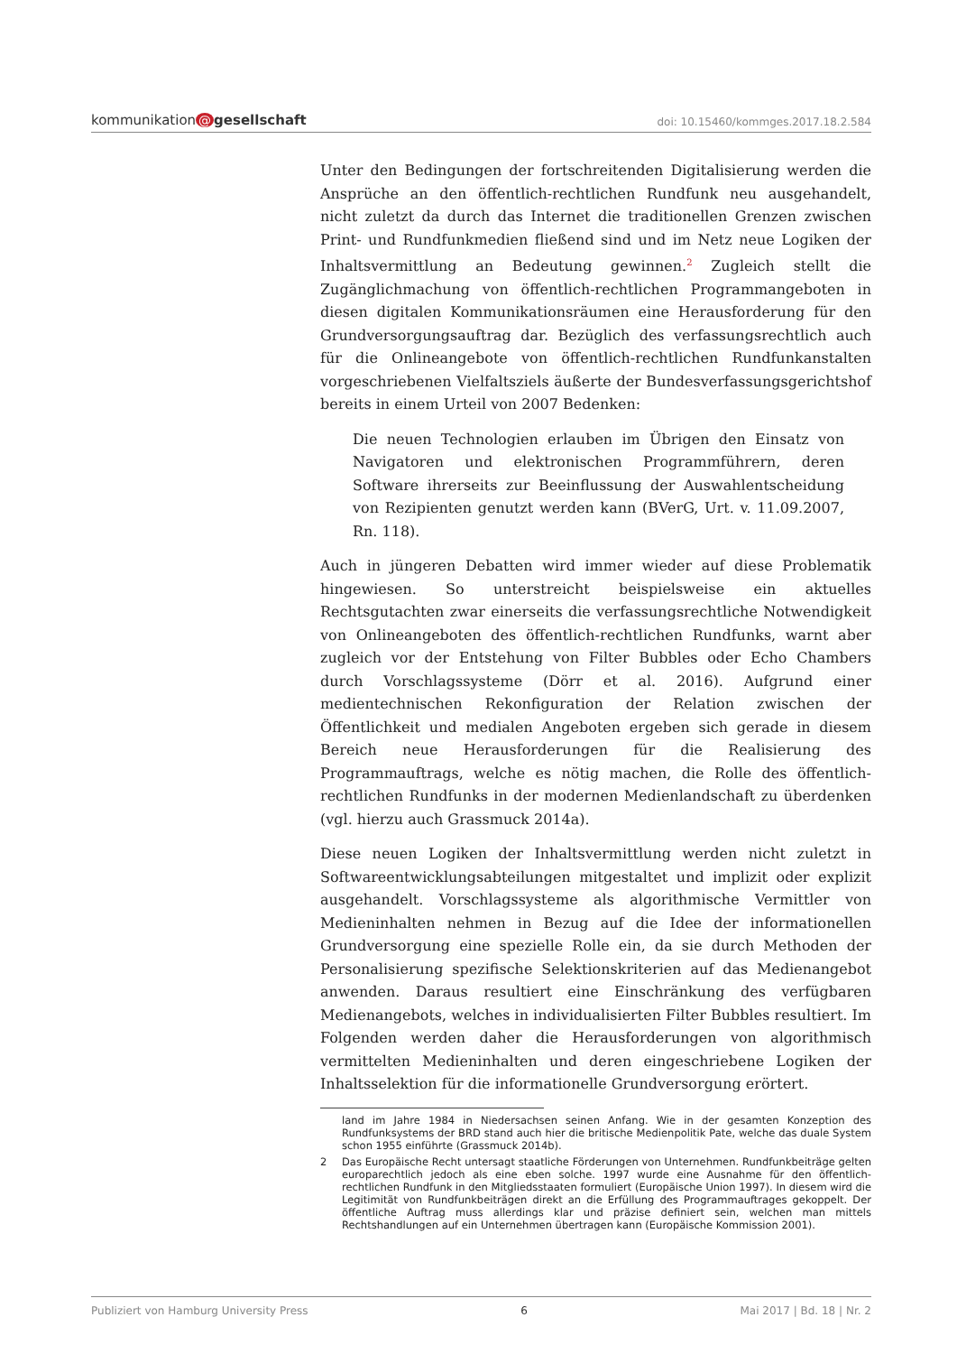kommunikation @ gesellschaft
doi: 10.15460/kommges.2017.18.2.584
Unter den Bedingungen der fortschreitenden Digitalisierung werden die Ansprüche an den öffentlich-rechtlichen Rundfunk neu ausgehandelt, nicht zuletzt da durch das Internet die traditionellen Grenzen zwischen Print- und Rundfunkmedien fließend sind und im Netz neue Logiken der Inhaltsvermittlung an Bedeutung gewinnen.<sup>2</sup> Zugleich stellt die Zugänglichmachung von öffentlich-rechtlichen Programmangeboten in diesen digitalen Kommunikationsräumen eine Herausforderung für den Grundversorgungsauftrag dar. Bezüglich des verfassungsrechtlich auch für die Onlineangebote von öffentlich-rechtlichen Rundfunkanstalten vorgeschriebenen Vielfaltsziels äußerte der Bundesverfassungsgerichtshof bereits in einem Urteil von 2007 Bedenken:
Die neuen Technologien erlauben im Übrigen den Einsatz von Navigatoren und elektronischen Programmführern, deren Software ihrerseits zur Beeinflussung der Auswahlentscheidung von Rezipienten genutzt werden kann (BVerG, Urt. v. 11.09.2007, Rn. 118).
Auch in jüngeren Debatten wird immer wieder auf diese Problematik hingewiesen. So unterstreicht beispielsweise ein aktuelles Rechtsgutachten zwar einerseits die verfassungsrechtliche Notwendigkeit von Onlineangeboten des öffentlich-rechtlichen Rundfunks, warnt aber zugleich vor der Entstehung von Filter Bubbles oder Echo Chambers durch Vorschlagssysteme (Dörr et al. 2016). Aufgrund einer medientechnischen Rekonfiguration der Relation zwischen der Öffentlichkeit und medialen Angeboten ergeben sich gerade in diesem Bereich neue Herausforderungen für die Realisierung des Programmauftrags, welche es nötig machen, die Rolle des öffentlich-rechtlichen Rundfunks in der modernen Medienlandschaft zu überdenken (vgl. hierzu auch Grassmuck 2014a).
Diese neuen Logiken der Inhaltsvermittlung werden nicht zuletzt in Softwareentwicklungsabteilungen mitgestaltet und implizit oder explizit ausgehandelt. Vorschlagssysteme als algorithmische Vermittler von Medieninhalten nehmen in Bezug auf die Idee der informationellen Grundversorgung eine spezielle Rolle ein, da sie durch Methoden der Personalisierung spezifische Selektionskriterien auf das Medienangebot anwenden. Daraus resultiert eine Einschränkung des verfügbaren Medienangebots, welches in individualisierten Filter Bubbles resultiert. Im Folgenden werden daher die Herausforderungen von algorithmisch vermittelten Medieninhalten und deren eingeschriebene Logiken der Inhaltsselektion für die informationelle Grundversorgung erörtert.
land im Jahre 1984 in Niedersachsen seinen Anfang. Wie in der gesamten Konzeption des Rundfunksystems der BRD stand auch hier die britische Medienpolitik Pate, welche das duale System schon 1955 einführte (Grassmuck 2014b).
2 Das Europäische Recht untersagt staatliche Förderungen von Unternehmen. Rundfunkbeiträge gelten europarechtlich jedoch als eine eben solche. 1997 wurde eine Ausnahme für den öffentlich-rechtlichen Rundfunk in den Mitgliedsstaaten formuliert (Europäische Union 1997). In diesem wird die Legitimität von Rundfunkbeiträgen direkt an die Erfüllung des Programmauftrages gekoppelt. Der öffentliche Auftrag muss allerdings klar und präzise definiert sein, welchen man mittels Rechtshandlungen auf ein Unternehmen übertragen kann (Europäische Kommission 2001).
Publiziert von Hamburg University Press 6 Mai 2017 | Bd. 18 | Nr. 2